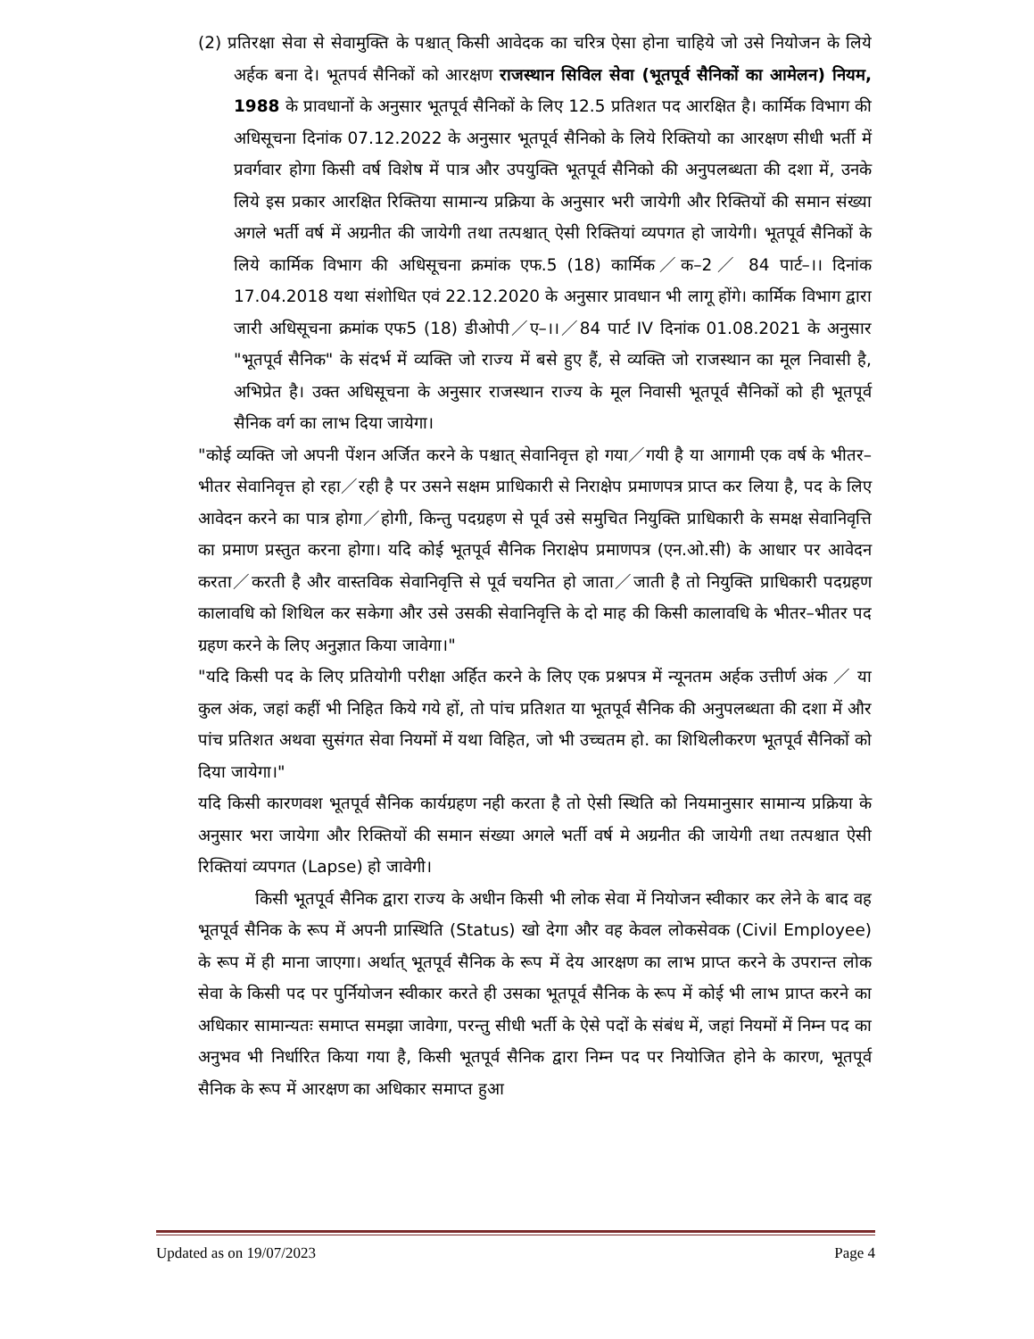(2) प्रतिरक्षा सेवा से सेवामुक्ति के पश्चात् किसी आवेदक का चरित्र ऐसा होना चाहिये जो उसे नियोजन के लिये अर्हक बना दे। भूतपर्व सैनिकों को आरक्षण राजस्थान सिविल सेवा (भूतपूर्व सैनिकों का आमेलन) नियम, 1988 के प्रावधानों के अनुसार भूतपूर्व सैनिकों के लिए 12.5 प्रतिशत पद आरक्षित है। कार्मिक विभाग की अधिसूचना दिनांक 07.12.2022 के अनुसार भूतपूर्व सैनिको के लिये रिक्तियो का आरक्षण सीधी भर्ती में प्रवर्गवार होगा किसी वर्ष विशेष में पात्र और उपयुक्ति भूतपूर्व सैनिको की अनुपलब्धता की दशा में, उनके लिये इस प्रकार आरक्षित रिक्तिया सामान्य प्रक्रिया के अनुसार भरी जायेगी और रिक्तियों की समान संख्या अगले भर्ती वर्ष में अग्रनीत की जायेगी तथा तत्पश्चात् ऐसी रिक्तियां व्यपगत हो जायेगी। भूतपूर्व सैनिकों के लिये कार्मिक विभाग की अधिसूचना क्रमांक एफ.5 (18) कार्मिक／क–2／ 84 पार्ट–।। दिनांक 17.04.2018 यथा संशोधित एवं 22.12.2020 के अनुसार प्रावधान भी लागू होंगे। कार्मिक विभाग द्वारा जारी अधिसूचना क्रमांक एफ5 (18) डीओपी／ए–।।／84 पार्ट IV दिनांक 01.08.2021 के अनुसार "भूतपूर्व सैनिक" के संदर्भ में व्यक्ति जो राज्य में बसे हुए हैं, से व्यक्ति जो राजस्थान का मूल निवासी है, अभिप्रेत है। उक्त अधिसूचना के अनुसार राजस्थान राज्य के मूल निवासी भूतपूर्व सैनिकों को ही भूतपूर्व सैनिक वर्ग का लाभ दिया जायेगा।
"कोई व्यक्ति जो अपनी पेंशन अर्जित करने के पश्चात् सेवानिवृत्त हो गया／गयी है या आगामी एक वर्ष के भीतर–भीतर सेवानिवृत्त हो रहा／रही है पर उसने सक्षम प्राधिकारी से निराक्षेप प्रमाणपत्र प्राप्त कर लिया है, पद के लिए आवेदन करने का पात्र होगा／होगी, किन्तु पदग्रहण से पूर्व उसे समुचित नियुक्ति प्राधिकारी के समक्ष सेवानिवृत्ति का प्रमाण प्रस्तुत करना होगा। यदि कोई भूतपूर्व सैनिक निराक्षेप प्रमाणपत्र (एन.ओ.सी) के आधार पर आवेदन करता／करती है और वास्तविक सेवानिवृत्ति से पूर्व चयनित हो जाता／जाती है तो नियुक्ति प्राधिकारी पदग्रहण कालावधि को शिथिल कर सकेगा और उसे उसकी सेवानिवृत्ति के दो माह की किसी कालावधि के भीतर–भीतर पद ग्रहण करने के लिए अनुज्ञात किया जावेगा।"
"यदि किसी पद के लिए प्रतियोगी परीक्षा अर्हित करने के लिए एक प्रश्नपत्र में न्यूनतम अर्हक उत्तीर्ण अंक ／ या कुल अंक, जहां कहीं भी निहित किये गये हों, तो पांच प्रतिशत या भूतपूर्व सैनिक की अनुपलब्धता की दशा में और पांच प्रतिशत अथवा सुसंगत सेवा नियमों में यथा विहित, जो भी उच्चतम हो. का शिथिलीकरण भूतपूर्व सैनिकों को दिया जायेगा।"
यदि किसी कारणवश भूतपूर्व सैनिक कार्यग्रहण नही करता है तो ऐसी स्थिति को नियमानुसार सामान्य प्रक्रिया के अनुसार भरा जायेगा और रिक्तियों की समान संख्या अगले भर्ती वर्ष मे अग्रनीत की जायेगी तथा तत्पश्चात ऐसी रिक्तियां व्यपगत (Lapse) हो जावेगी।
किसी भूतपूर्व सैनिक द्वारा राज्य के अधीन किसी भी लोक सेवा में नियोजन स्वीकार कर लेने के बाद वह भूतपूर्व सैनिक के रूप में अपनी प्रास्थिति (Status) खो देगा और वह केवल लोकसेवक (Civil Employee) के रूप में ही माना जाएगा। अर्थात् भूतपूर्व सैनिक के रूप में देय आरक्षण का लाभ प्राप्त करने के उपरान्त लोक सेवा के किसी पद पर पुर्नियोजन स्वीकार करते ही उसका भूतपूर्व सैनिक के रूप में कोई भी लाभ प्राप्त करने का अधिकार सामान्यतः समाप्त समझा जावेगा, परन्तु सीधी भर्ती के ऐसे पदों के संबंध में, जहां नियमों में निम्न पद का अनुभव भी निर्धारित किया गया है, किसी भूतपूर्व सैनिक द्वारा निम्न पद पर नियोजित होने के कारण, भूतपूर्व सैनिक के रूप में आरक्षण का अधिकार समाप्त हुआ
Updated as on 19/07/2023 Page 4